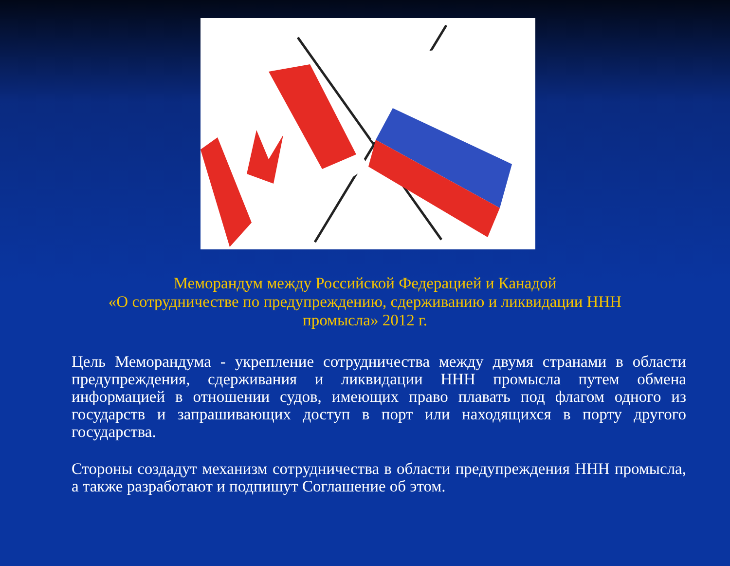Меморандум между Российской Федерацией и Канадой
«О сотрудничестве по предупреждению, сдерживанию и ликвидации ННН промысла» 2012 г.
Цель Меморандума - укрепление сотрудничества между двумя странами в области предупреждения, сдерживания и ликвидации ННН промысла путем обмена информацией в отношении судов, имеющих право плавать под флагом одного из государств и запрашивающих доступ в порт или находящихся в порту другого государства.
Стороны создадут механизм сотрудничества в области предупреждения ННН промысла, а также разработают и подпишут Соглашение об этом.